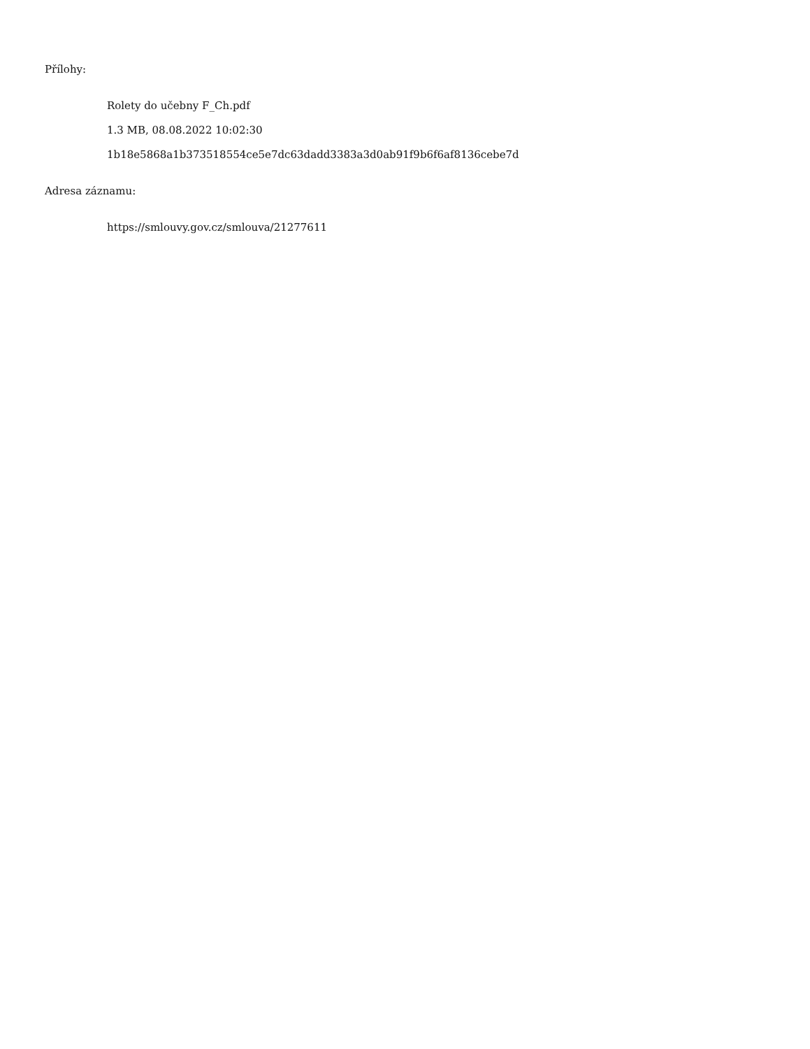Přílohy:
Rolety do učebny F_Ch.pdf
1.3 MB, 08.08.2022 10:02:30
1b18e5868a1b373518554ce5e7dc63dadd3383a3d0ab91f9b6f6af8136cebe7d
Adresa záznamu:
https://smlouvy.gov.cz/smlouva/21277611